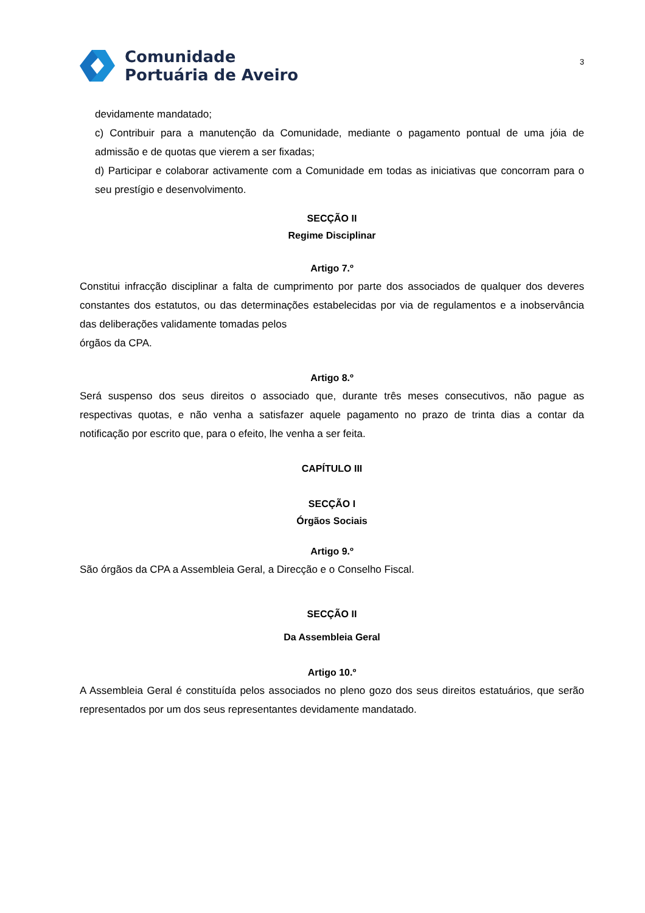Comunidade
Portuária de Aveiro
3
devidamente mandatado;
c) Contribuir para a manutenção da Comunidade, mediante o pagamento pontual de uma jóia de admissão e de quotas que vierem a ser fixadas;
d) Participar e colaborar activamente com a Comunidade em todas as iniciativas que concorram para o seu prestígio e desenvolvimento.
SECÇÃO II
Regime Disciplinar
Artigo 7.º
Constitui infracção disciplinar a falta de cumprimento por parte dos associados de qualquer dos deveres constantes dos estatutos, ou das determinações estabelecidas por via de regulamentos e a inobservância das deliberações validamente tomadas pelos
órgãos da CPA.
Artigo 8.º
Será suspenso dos seus direitos o associado que, durante três meses consecutivos, não pague as respectivas quotas, e não venha a satisfazer aquele pagamento no prazo de trinta dias a contar da notificação por escrito que, para o efeito, lhe venha a ser feita.
CAPÍTULO III
SECÇÃO I
Órgãos Sociais
Artigo 9.º
São órgãos da CPA a Assembleia Geral, a Direcção e o Conselho Fiscal.
SECÇÃO II
Da Assembleia Geral
Artigo 10.º
A Assembleia Geral é constituída pelos associados no pleno gozo dos seus direitos estatuários, que serão representados por um dos seus representantes devidamente mandatado.